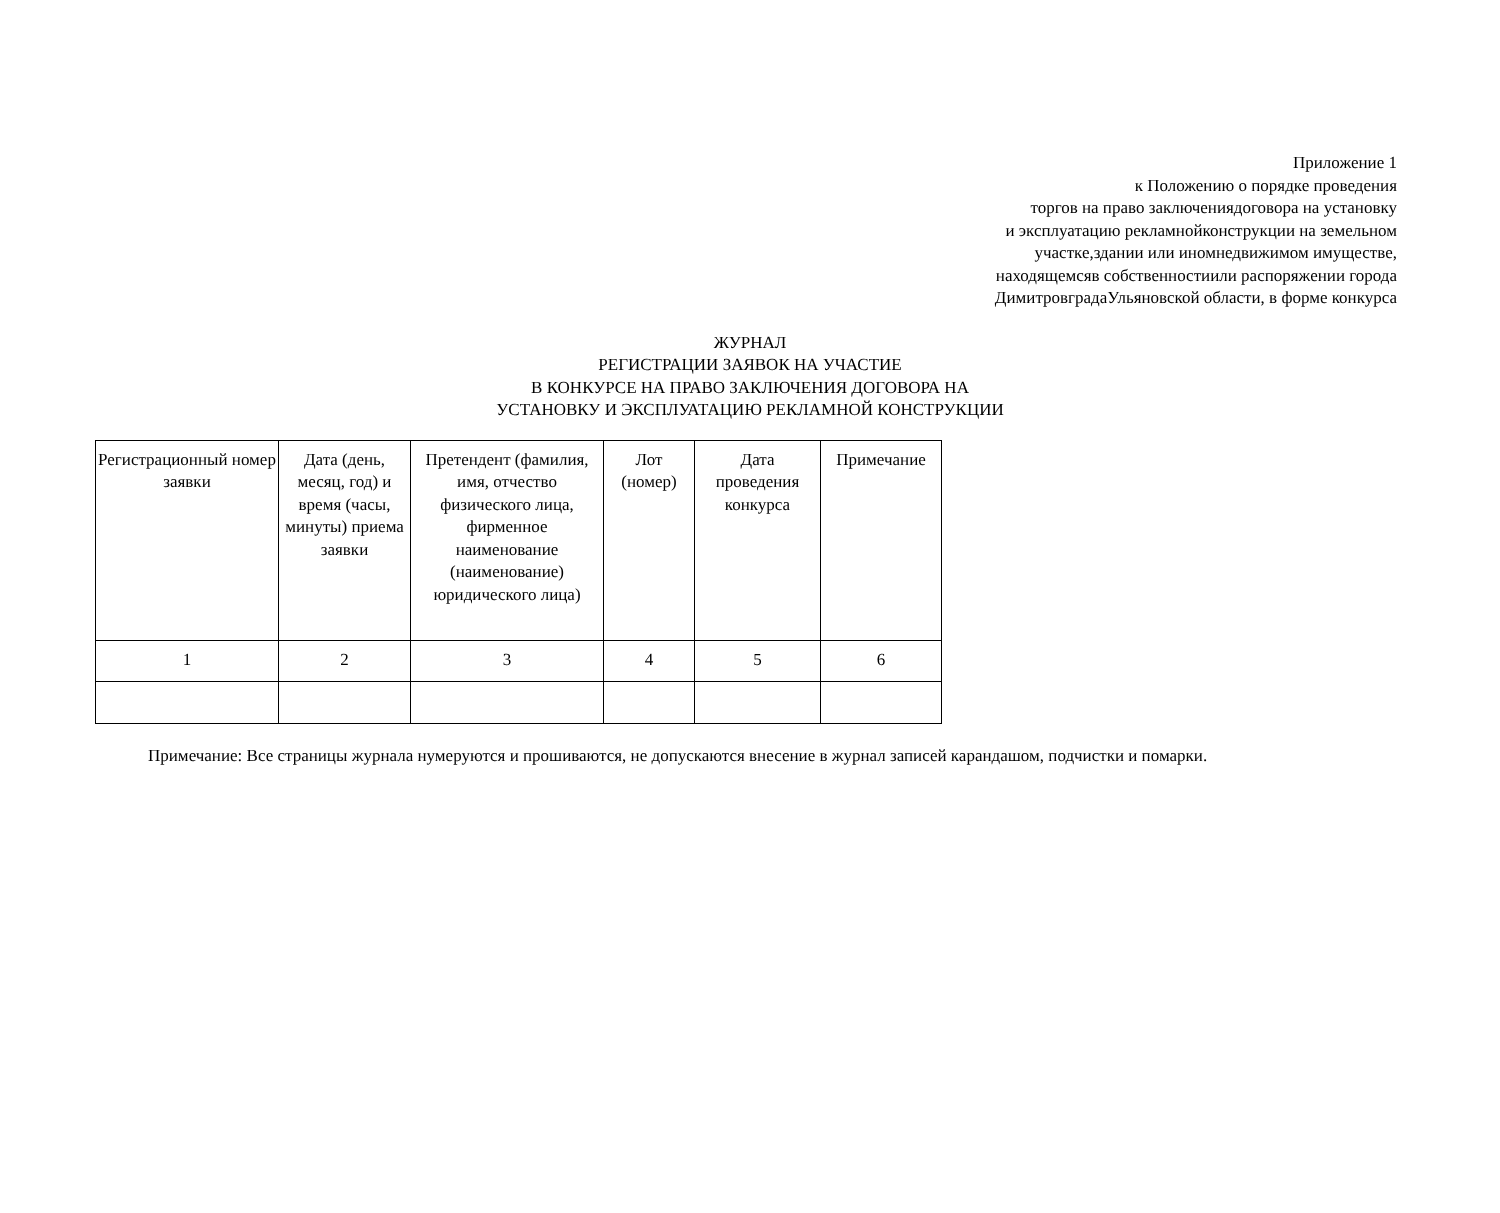Приложение 1
к Положению о порядке проведения
торгов на право заключениядоговора на установку
и эксплуатацию рекламнойконструкции на земельном
участке,здании или иномнедвижимом имуществе,
находящемсяв собственностиили распоряжении города
ДимитровградаУльяновской области, в форме конкурса
ЖУРНАЛ
РЕГИСТРАЦИИ ЗАЯВОК НА УЧАСТИЕ
В КОНКУРСЕ НА ПРАВО ЗАКЛЮЧЕНИЯ ДОГОВОРА НА
УСТАНОВКУ И ЭКСПЛУАТАЦИЮ РЕКЛАМНОЙ КОНСТРУКЦИИ
| Регистрационный номер заявки | Дата (день, месяц, год) и время (часы, минуты) приема заявки | Претендент (фамилия, имя, отчество физического лица, фирменное наименование (наименование) юридического лица) | Лот (номер) | Дата проведения конкурса | Примечание |
| --- | --- | --- | --- | --- | --- |
| 1 | 2 | 3 | 4 | 5 | 6 |
Примечание: Все страницы журнала нумеруются и прошиваются, не допускаются внесение в журнал записей карандашом, подчистки и помарки.